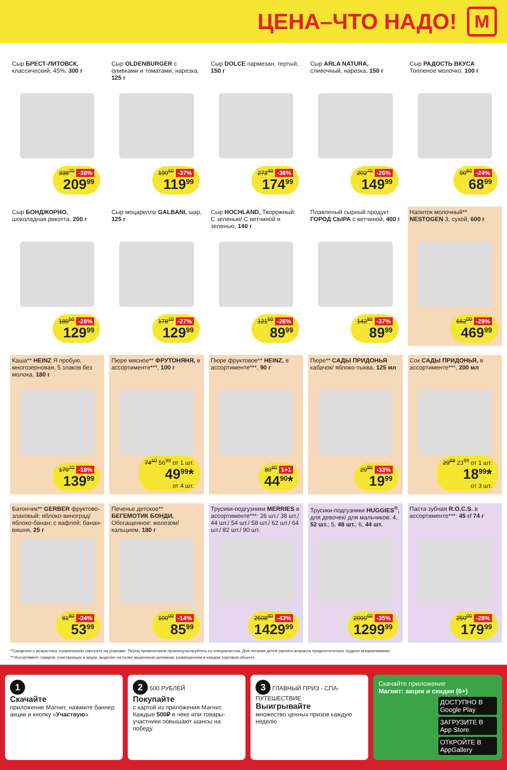ЦЕНА–ЧТО НАДО!
М
Сыр БРЕСТ-ЛИТОВСК, классический, 45%, 300 г
338<sup>70</sup> -38%
209<sup>99</sup>
Сыр OLDENBURGER с оливками и томатами, нарезка, 125 г
190<sup>50</sup> -37%
119<sup>99</sup>
Сыр DOLCE пармезан, тертый, 150 г
273<sup>40</sup> -36%
174<sup>99</sup>
Сыр ARLA NATURA, сливочный, нарезка, 150 г
202<sup>70</sup> -26%
149<sup>99</sup>
Сыр РАДОСТЬ ВКУСА Топленое молочко, 100 г
90<sup>80</sup> -24%
68<sup>99</sup>
Сыр БОНДЖОРНО, шоколадная рикотта, 200 г
180<sup>50</sup> -28%
129<sup>99</sup>
Сыр моцарелла GALBANI, шар, 125 г
178<sup>10</sup> -27%
129<sup>99</sup>
Сыр HOCHLAND, Творожный: С зеленью/ С ветчиной и зеленью, 140 г
121<sup>60</sup> -26%
89<sup>99</sup>
Плавленый сырный продукт ГОРОД СЫРА с ветчиной, 400 г
142<sup>80</sup> -37%
89<sup>99</sup>
Напиток молочный** NESTOGEN 3, сухой, 600 г
662<sup>00</sup> -29%
469<sup>99</sup>
Каша** HEINZ Я пробую, многозерновая, 5 злаков без молока, 180 г
170<sup>70</sup> -18%
139<sup>99</sup>
Пюре мясное** ФРУТОНЯНЯ, в ассортименте***, 100 г
74<sup>50</sup> 56<sup>99</sup> от 1 шт.
49<sup>99</sup>*
от 4 шт.
Пюре фруктовое** HEINZ, в ассортименте***, 90 г
89<sup>80</sup> 1+1
44<sup>90</sup>*
Пюре** САДЫ ПРИДОНЬЯ кабачок/ яблоко-тыква, 125 мл
29<sup>80</sup> -33%
19<sup>99</sup>
Сок САДЫ ПРИДОНЬЯ, в ассортименте***, 200 мл
29<sup>99</sup> 23<sup>99</sup> от 1 шт.
18<sup>99</sup>*
от 3 шт.
Батончик** GERBER фруктово-злаковый: яблоко-виноград/ яблоко-банан; с вафлей: банан-вишня, 25 г
81<sup>80</sup> -34%
53<sup>99</sup>
Печенье детское** БЕГЕМОТИК БОНДИ, Обогащенное: железом/ кальцием, 180 г
100<sup>00</sup> -14%
85<sup>99</sup>
Трусики-подгузники MERRIES в ассортименте***: 26 шт./ 38 шт./ 44 шт./ 54 шт./ 58 шт./ 62 шт./ 64 шт./ 82 шт./ 90 шт.
2508<sup>80</sup> -43%
1429<sup>99</sup>
Трусики-подгузники HUGGIES<sup>®</sup>, для девочек/ для мальчиков: 4, 52 шт.; 5, 48 шт.; 6, 44 шт.
2000<sup>00</sup> -35%
1299<sup>99</sup>
Паста зубная R.O.C.S. в ассортименте***: 45 г/ 74 г
250<sup>00</sup> -28%
179<sup>99</sup>
**Сведения о возрастных ограничениях смотрите на упаковке. Перед применением проконсультируйтесь со специалистом. Для питания детей раннего возраста предпочтительно грудное вскармливание.
***Ассортимент товаров, участвующих в акции, выделен на полке акционным ценником, размещенном в каждом торговом объекте.
1
Скачайте
приложение Магнит, нажмите баннер акции и кнопку «Участвую»
2 500 РУБЛЕЙ
Покупайте
с картой из приложения Магнит. Каждые 500₽ в чеке или товары-участники повышают шансы на победу
3 ГЛАВНЫЙ ПРИЗ - СПА-ПУТЕШЕСТВИЕ
Выигрывайте
множество ценных призов каждую неделю
Скачайте приложение
Магнит: акции и скидки (6+)
ДОСТУПНО В Google Play
ЗАГРУЗИТЕ В App Store
ОТКРОЙТЕ В AppGallery